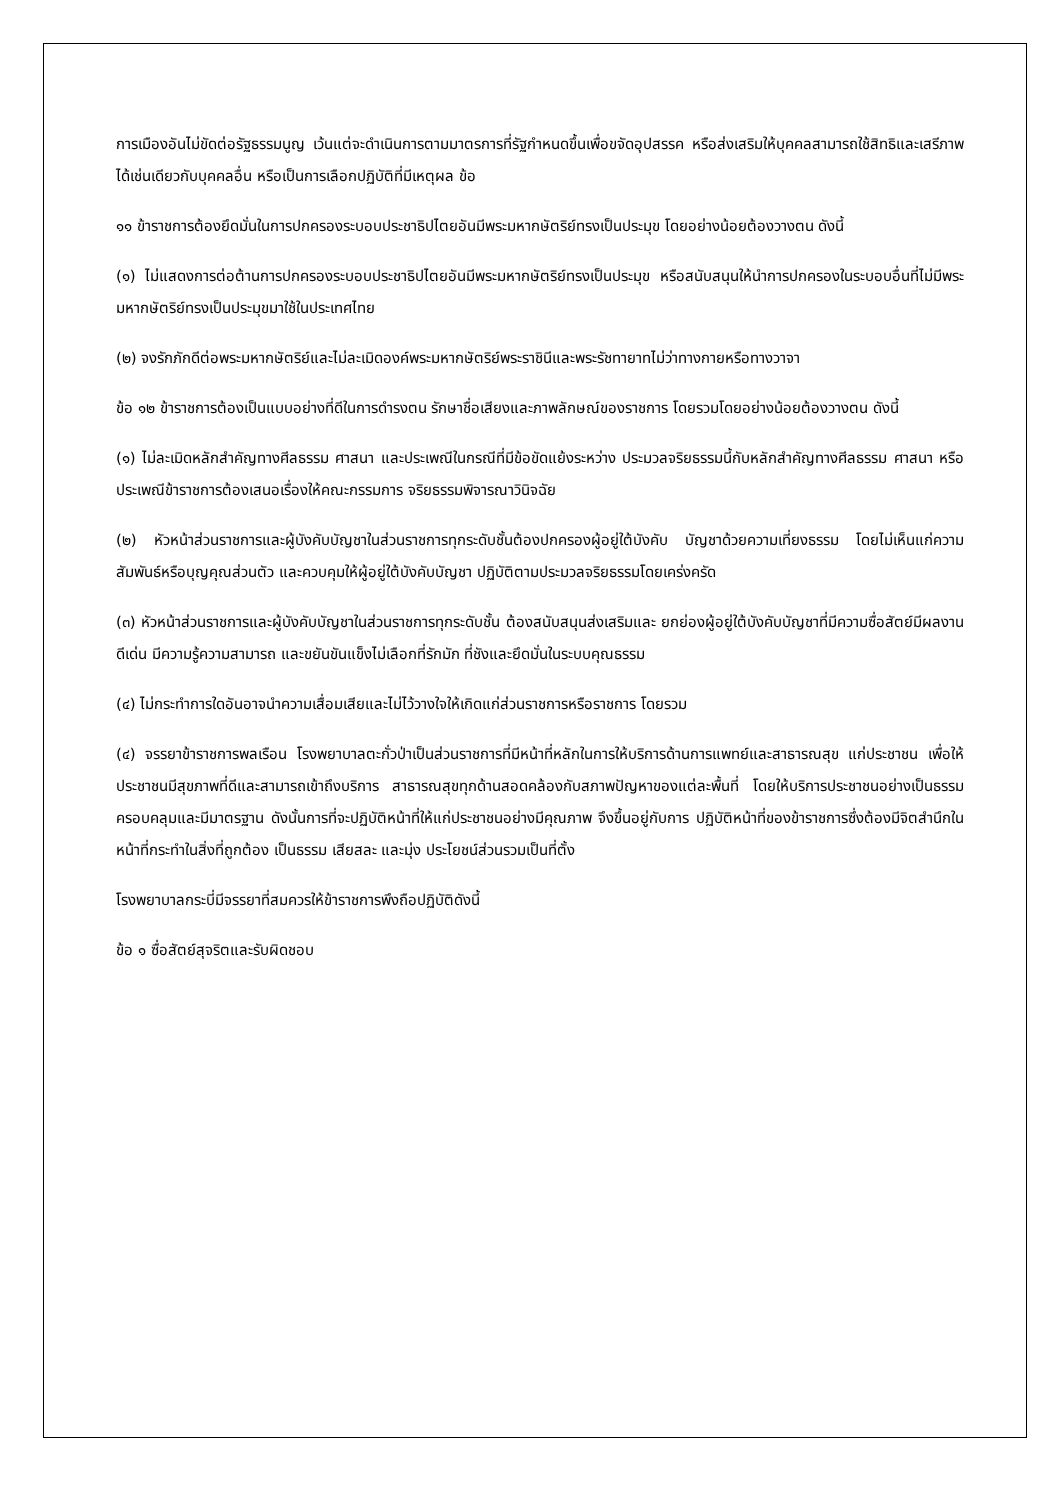การเมืองอันไม่ขัดต่อรัฐธรรมนูญ เว้นแต่จะดำเนินการตามมาตรการที่รัฐกำหนดขึ้นเพื่อขจัดอุปสรรค หรือส่งเสริมให้บุคคลสามารถใช้สิทธิและเสรีภาพได้เช่นเดียวกับบุคคลอื่น หรือเป็นการเลือกปฏิบัติที่มีเหตุผล ข้อ
๑๑ ข้าราชการต้องยึดมั่นในการปกครองระบอบประชาธิปไตยอันมีพระมหากษัตริย์ทรงเป็นประมุข โดยอย่างน้อยต้องวางตน ดังนี้
(๑) ไม่แสดงการต่อต้านการปกครองระบอบประชาธิปไตยอันมีพระมหากษัตริย์ทรงเป็นประมุข หรือสนับสนุนให้นำการปกครองในระบอบอื่นที่ไม่มีพระมหากษัตริย์ทรงเป็นประมุขมาใช้ในประเทศไทย
(๒) จงรักภักดีต่อพระมหากษัตริย์และไม่ละเมิดองค์พระมหากษัตริย์พระราชินีและพระรัชทายาทไม่ว่าทางกายหรือทางวาจา
ข้อ ๑๒ ข้าราชการต้องเป็นแบบอย่างที่ดีในการดำรงตน รักษาชื่อเสียงและภาพลักษณ์ของราชการ โดยรวมโดยอย่างน้อยต้องวางตน ดังนี้
(๑) ไม่ละเมิดหลักสำคัญทางศีลธรรม ศาสนา และประเพณีในกรณีที่มีข้อขัดแย้งระหว่าง ประมวลจริยธรรมนี้กับหลักสำคัญทางศีลธรรม ศาสนา หรือประเพณีข้าราชการต้องเสนอเรื่องให้คณะกรรมการ จริยธรรมพิจารณาวินิจฉัย
(๒) หัวหน้าส่วนราชการและผู้บังคับบัญชาในส่วนราชการทุกระดับชั้นต้องปกครองผู้อยู่ใต้บังคับ บัญชาด้วยความเที่ยงธรรม โดยไม่เห็นแก่ความสัมพันธ์หรือบุญคุณส่วนตัว และควบคุมให้ผู้อยู่ใต้บังคับบัญชา ปฏิบัติตามประมวลจริยธรรมโดยเคร่งครัด
(๓) หัวหน้าส่วนราชการและผู้บังคับบัญชาในส่วนราชการทุกระดับชั้น ต้องสนับสนุนส่งเสริมและ ยกย่องผู้อยู่ใต้บังคับบัญชาที่มีความซื่อสัตย์มีผลงานดีเด่น มีความรู้ความสามารถ และขยันขันแข็งไม่เลือกที่รักมัก ที่ชังและยึดมั่นในระบบคุณธรรม
(๔) ไม่กระทำการใดอันอาจนำความเสื่อมเสียและไม่ไว้วางใจให้เกิดแก่ส่วนราชการหรือราชการ โดยรวม
(๔) จรรยาข้าราชการพลเรือน โรงพยาบาลตะกั่วป่าเป็นส่วนราชการที่มีหน้าที่หลักในการให้บริการด้านการแพทย์และสาธารณสุข แก่ประชาชน เพื่อให้ประชาชนมีสุขภาพที่ดีและสามารถเข้าถึงบริการ สาธารณสุขทุกด้านสอดคล้องกับสภาพปัญหาของแต่ละพื้นที่ โดยให้บริการประชาชนอย่างเป็นธรรม ครอบคลุมและมีมาตรฐาน ดังนั้นการที่จะปฏิบัติหน้าที่ให้แก่ประชาชนอย่างมีคุณภาพ จึงขึ้นอยู่กับการ ปฏิบัติหน้าที่ของข้าราชการซึ่งต้องมีจิตสำนึกในหน้าที่กระทำในสิ่งที่ถูกต้อง เป็นธรรม เสียสละ และมุ่ง ประโยชน์ส่วนรวมเป็นที่ตั้ง
โรงพยาบาลกระบี่มีจรรยาที่สมควรให้ข้าราชการพึงถือปฏิบัติดังนี้
ข้อ ๑ ซื่อสัตย์สุจริตและรับผิดชอบ